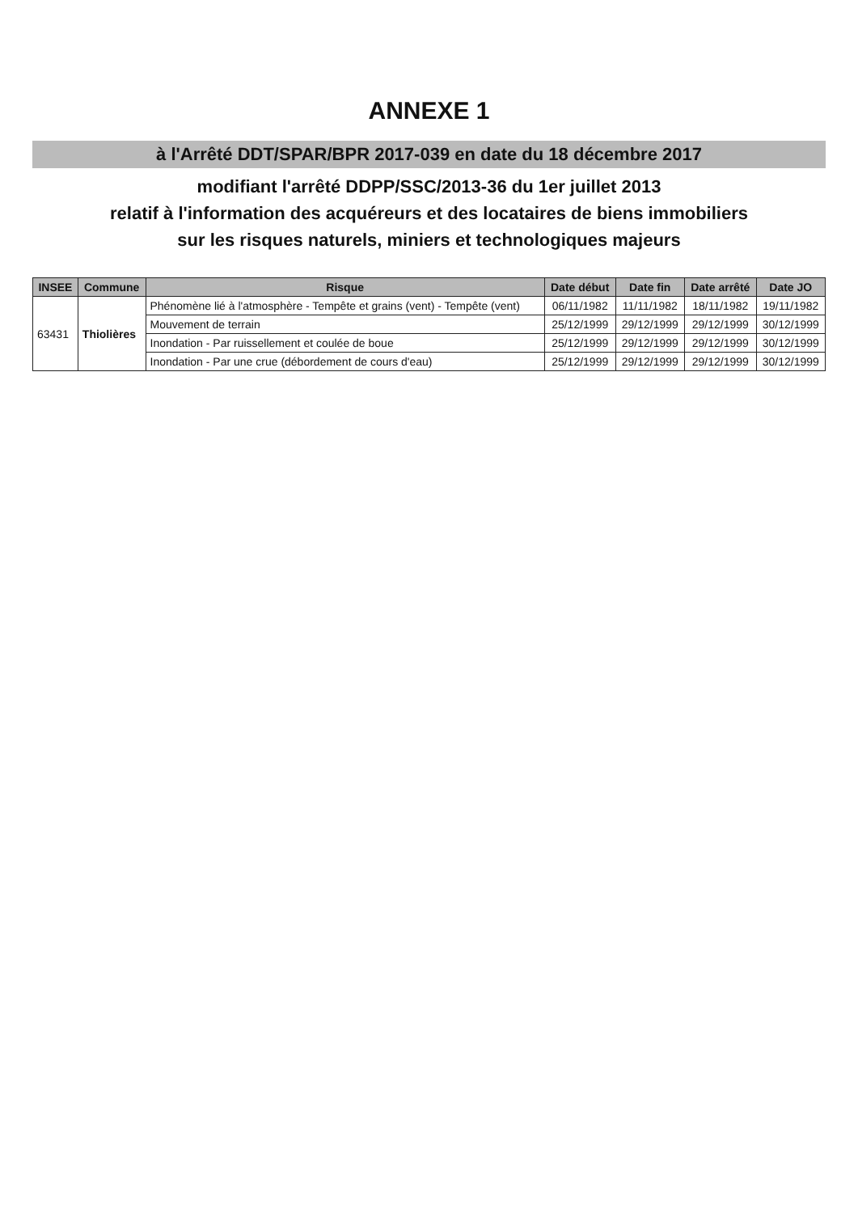ANNEXE 1
à l'Arrêté DDT/SPAR/BPR 2017-039 en date du 18 décembre 2017
modifiant l'arrêté DDPP/SSC/2013-36 du 1er juillet 2013
relatif à l'information des acquéreurs et des locataires de biens immobiliers
sur les risques naturels, miniers et technologiques majeurs
| INSEE | Commune | Risque | Date début | Date fin | Date arrêté | Date JO |
| --- | --- | --- | --- | --- | --- | --- |
| 63431 | Thiolières | Phénomène lié à l'atmosphère - Tempête et grains (vent) - Tempête (vent) | 06/11/1982 | 11/11/1982 | 18/11/1982 | 19/11/1982 |
| | | Mouvement de terrain | 25/12/1999 | 29/12/1999 | 29/12/1999 | 30/12/1999 |
| | | Inondation - Par ruissellement et coulée de boue | 25/12/1999 | 29/12/1999 | 29/12/1999 | 30/12/1999 |
| | | Inondation - Par une crue (débordement de cours d'eau) | 25/12/1999 | 29/12/1999 | 29/12/1999 | 30/12/1999 |